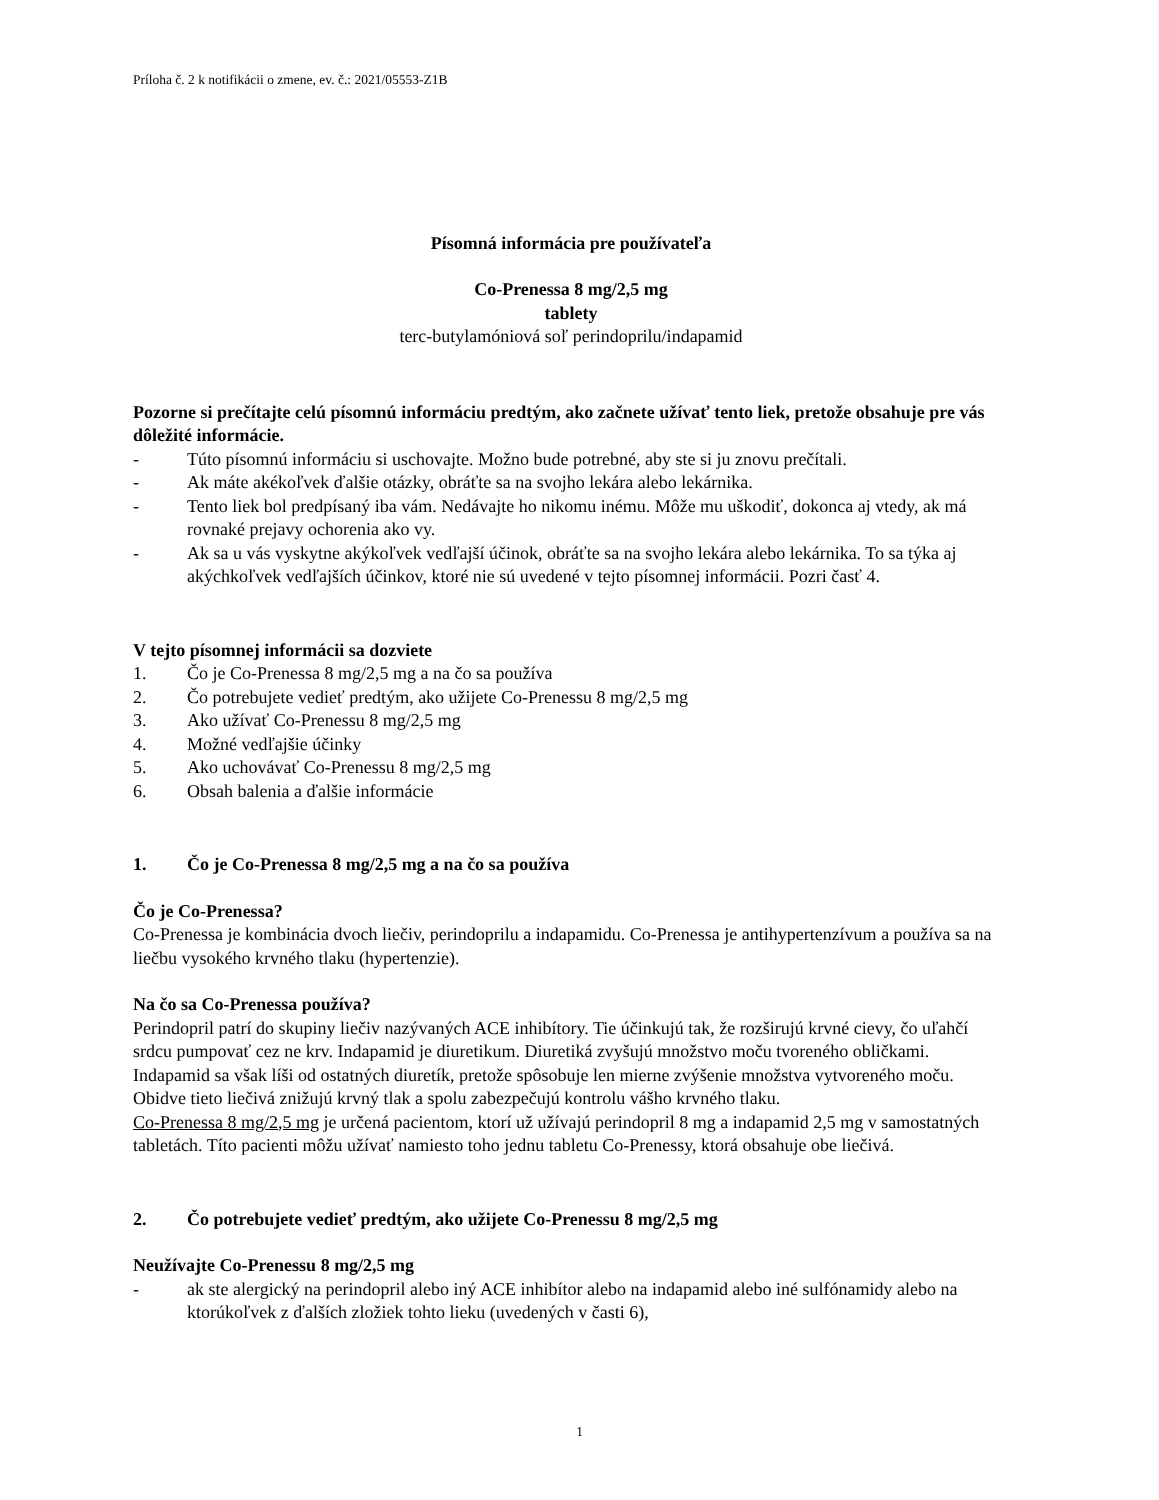Príloha č. 2 k notifikácii o zmene, ev. č.: 2021/05553-Z1B
Písomná informácia pre používateľa
Co-Prenessa 8 mg/2,5 mg
tablety
terc-butylamóniová soľ perindoprilu/indapamid
Pozorne si prečítajte celú písomnú informáciu predtým, ako začnete užívať tento liek, pretože obsahuje pre vás dôležité informácie.
- Túto písomnú informáciu si uschovajte. Možno bude potrebné, aby ste si ju znovu prečítali.
- Ak máte akékoľvek ďalšie otázky, obráťte sa na svojho lekára alebo lekárnika.
- Tento liek bol predpísaný iba vám. Nedávajte ho nikomu inému. Môže mu uškodiť, dokonca aj vtedy, ak má rovnaké prejavy ochorenia ako vy.
- Ak sa u vás vyskytne akýkoľvek vedľajší účinok, obráťte sa na svojho lekára alebo lekárnika. To sa týka aj akýchkoľvek vedľajších účinkov, ktoré nie sú uvedené v tejto písomnej informácii. Pozri časť 4.
V tejto písomnej informácii sa dozviete
1. Čo je Co-Prenessa 8 mg/2,5 mg a na čo sa používa
2. Čo potrebujete vedieť predtým, ako užijete Co-Prenessu 8 mg/2,5 mg
3. Ako užívať Co-Prenessu 8 mg/2,5 mg
4. Možné vedľajšie účinky
5. Ako uchovávať Co-Prenessu 8 mg/2,5 mg
6. Obsah balenia a ďalšie informácie
1. Čo je Co-Prenessa 8 mg/2,5 mg a na čo sa používa
Čo je Co-Prenessa?
Co-Prenessa je kombinácia dvoch liečiv, perindoprilu a indapamidu. Co-Prenessa je antihypertenzívum a používa sa na liečbu vysokého krvného tlaku (hypertenzie).
Na čo sa Co-Prenessa používa?
Perindopril patrí do skupiny liečiv nazývaných ACE inhibítory. Tie účinkujú tak, že rozširujú krvné cievy, čo uľahčí srdcu pumpovať cez ne krv. Indapamid je diuretikum. Diuretiká zvyšujú množstvo moču tvoreného obličkami. Indapamid sa však líši od ostatných diuretík, pretože spôsobuje len mierne zvýšenie množstva vytvoreného moču. Obidve tieto liečivá znižujú krvný tlak a spolu zabezpečujú kontrolu vášho krvného tlaku.
Co-Prenessa 8 mg/2,5 mg je určená pacientom, ktorí už užívajú perindopril 8 mg a indapamid 2,5 mg v samostatných tabletách. Títo pacienti môžu užívať namiesto toho jednu tabletu Co-Prenessy, ktorá obsahuje obe liečivá.
2. Čo potrebujete vedieť predtým, ako užijete Co-Prenessu 8 mg/2,5 mg
Neužívajte Co-Prenessu 8 mg/2,5 mg
- ak ste alergický na perindopril alebo iný ACE inhibítor alebo na indapamid alebo iné sulfónamidy alebo na ktorúkoľvek z ďalších zložiek tohto lieku (uvedených v časti 6),
1